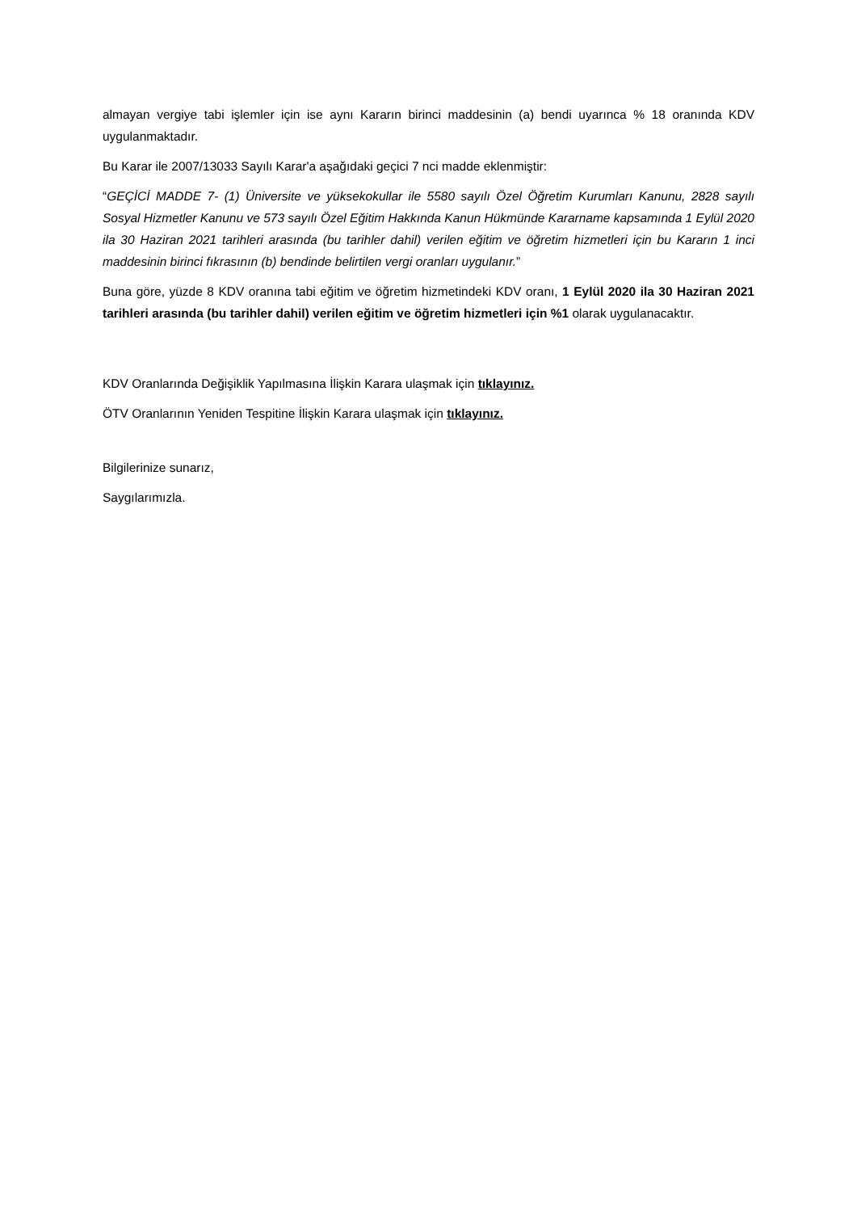almayan vergiye tabi işlemler için ise aynı Kararın birinci maddesinin (a) bendi uyarınca % 18 oranında KDV uygulanmaktadır.
Bu Karar ile 2007/13033 Sayılı Karar'a aşağıdaki geçici 7 nci madde eklenmiştir:
“GEÇİCİ MADDE 7- (1) Üniversite ve yüksekokullar ile 5580 sayılı Özel Öğretim Kurumları Kanunu, 2828 sayılı Sosyal Hizmetler Kanunu ve 573 sayılı Özel Eğitim Hakkında Kanun Hükmünde Kararname kapsamında 1 Eylül 2020 ila 30 Haziran 2021 tarihleri arasında (bu tarihler dahil) verilen eğitim ve öğretim hizmetleri için bu Kararın 1 inci maddesinin birinci fıkrasının (b) bendinde belirtilen vergi oranları uygulanır.”
Buna göre, yüzde 8 KDV oranına tabi eğitim ve öğretim hizmetindeki KDV oranı, 1 Eylül 2020 ila 30 Haziran 2021 tarihleri arasında (bu tarihler dahil) verilen eğitim ve öğretim hizmetleri için %1 olarak uygulanacaktır.
KDV Oranlarında Değişiklik Yapılmasına İlişkin Karara ulaşmak için tıklayınız.
ÖTV Oranlarının Yeniden Tespitine İlişkin Karara ulaşmak için tıklayınız.
Bilgilerinize sunarız,
Saygılarımızla.